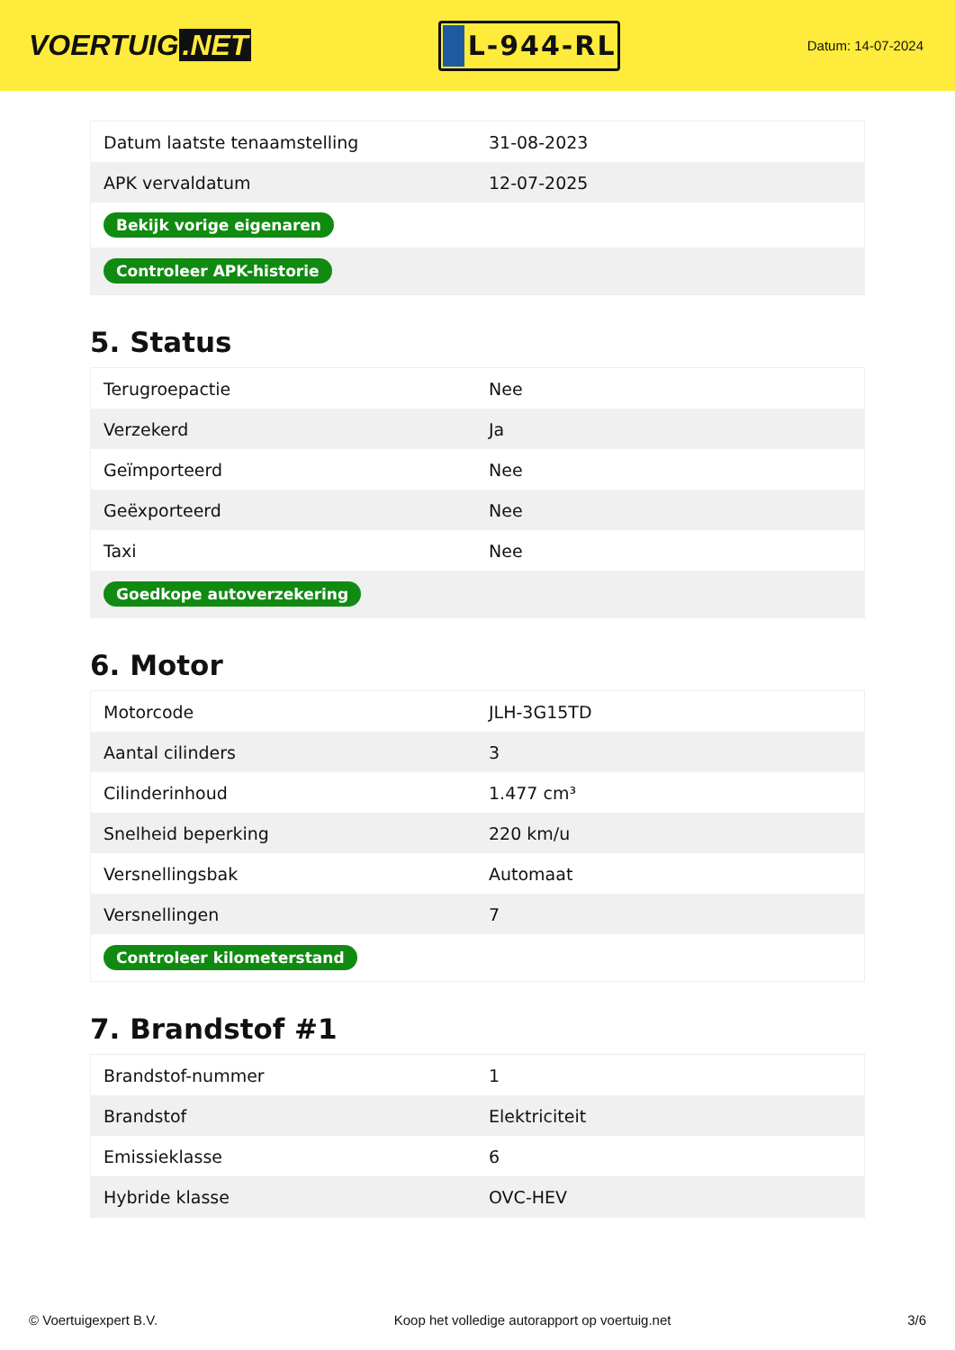VOERTUIG.NET
L-944-RL
Datum: 14-07-2024
| Datum laatste tenaamstelling | 31-08-2023 |
| APK vervaldatum | 12-07-2025 |
| Bekijk vorige eigenaren | |
| Controleer APK-historie | |
5. Status
| Terugroepactie | Nee |
| Verzekerd | Ja |
| Geïmporteerd | Nee |
| Geëxporteerd | Nee |
| Taxi | Nee |
| Goedkope autoverzekering | |
6. Motor
| Motorcode | JLH-3G15TD |
| Aantal cilinders | 3 |
| Cilinderinhoud | 1.477 cm³ |
| Snelheid beperking | 220 km/u |
| Versnellingsbak | Automaat |
| Versnellingen | 7 |
| Controleer kilometerstand | |
7. Brandstof #1
| Brandstof-nummer | 1 |
| Brandstof | Elektriciteit |
| Emissieklasse | 6 |
| Hybride klasse | OVC-HEV |
© Voertuigexpert B.V. Koop het volledige autorapport op voertuig.net 3/6